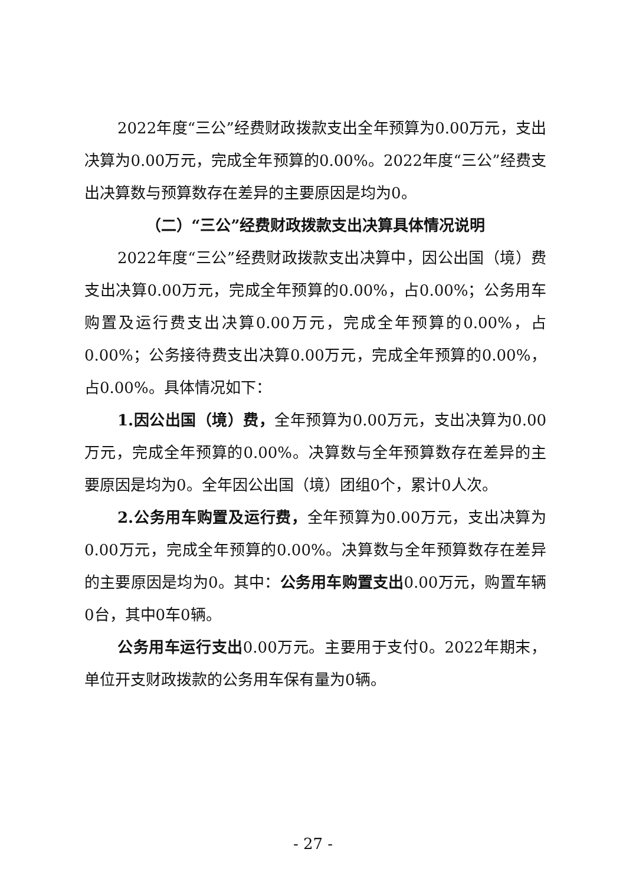2022年度“三公”经费财政拨款支出全年预算为0.00万元，支出决算为0.00万元，完成全年预算的0.00%。2022年度“三公”经费支出决算数与预算数存在差异的主要原因是均为0。
（二）“三公”经费财政拨款支出决算具体情况说明
2022年度“三公”经费财政拨款支出决算中，因公出国（境）费支出决算0.00万元，完成全年预算的0.00%，占0.00%；公务用车购置及运行费支出决算0.00万元，完成全年预算的0.00%，占0.00%；公务接待费支出决算0.00万元，完成全年预算的0.00%，占0.00%。具体情况如下：
1.因公出国（境）费，全年预算为0.00万元，支出决算为0.00万元，完成全年预算的0.00%。决算数与全年预算数存在差异的主要原因是均为0。全年因公出国（境）团组0个，累计0人次。
2.公务用车购置及运行费，全年预算为0.00万元，支出决算为0.00万元，完成全年预算的0.00%。决算数与全年预算数存在差异的主要原因是均为0。其中：公务用车购置支出0.00万元，购置车辆0台，其中0车0辆。
公务用车运行支出0.00万元。主要用于支付0。2022年期末，单位开支财政拨款的公务用车保有量为0辆。
- 27 -